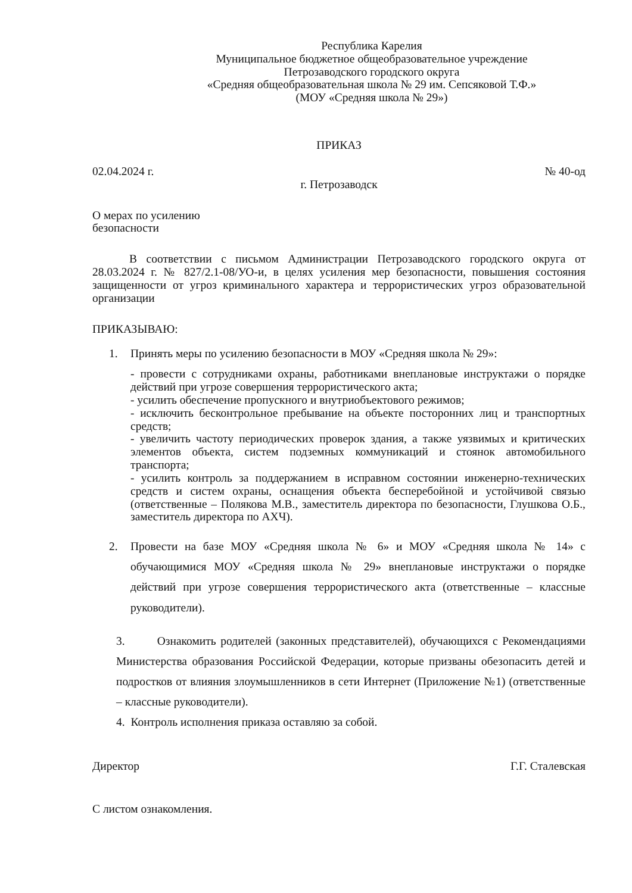Республика Карелия
Муниципальное бюджетное общеобразовательное учреждение
Петрозаводского городского округа
«Средняя общеобразовательная школа № 29 им. Сепсяковой Т.Ф.»
(МОУ «Средняя школа № 29»)
ПРИКАЗ
02.04.2024 г. № 40-од
г. Петрозаводск
О мерах по усилению
безопасности
В соответствии с письмом Администрации Петрозаводского городского округа от 28.03.2024 г. № 827/2.1-08/УО-и, в целях усиления мер безопасности, повышения состояния защищенности от угроз криминального характера и террористических угроз образовательной организации
ПРИКАЗЫВАЮ:
1. Принять меры по усилению безопасности в МОУ «Средняя школа № 29»:
- провести с сотрудниками охраны, работниками внеплановые инструктажи о порядке действий при угрозе совершения террористического акта;
- усилить обеспечение пропускного и внутриобъектового режимов;
- исключить бесконтрольное пребывание на объекте посторонних лиц и транспортных средств;
- увеличить частоту периодических проверок здания, а также уязвимых и критических элементов объекта, систем подземных коммуникаций и стоянок автомобильного транспорта;
- усилить контроль за поддержанием в исправном состоянии инженерно-технических средств и систем охраны, оснащения объекта бесперебойной и устойчивой связью (ответственные – Полякова М.В., заместитель директора по безопасности, Глушкова О.Б., заместитель директора по АХЧ).
2. Провести на базе МОУ «Средняя школа № 6» и МОУ «Средняя школа № 14» с обучающимися МОУ «Средняя школа № 29» внеплановые инструктажи о порядке действий при угрозе совершения террористического акта (ответственные – классные руководители).
3. Ознакомить родителей (законных представителей), обучающихся с Рекомендациями Министерства образования Российской Федерации, которые призваны обезопасить детей и подростков от влияния злоумышленников в сети Интернет (Приложение №1) (ответственные – классные руководители).
4. Контроль исполнения приказа оставляю за собой.
Директор Г.Г. Сталевская
С листом ознакомления.